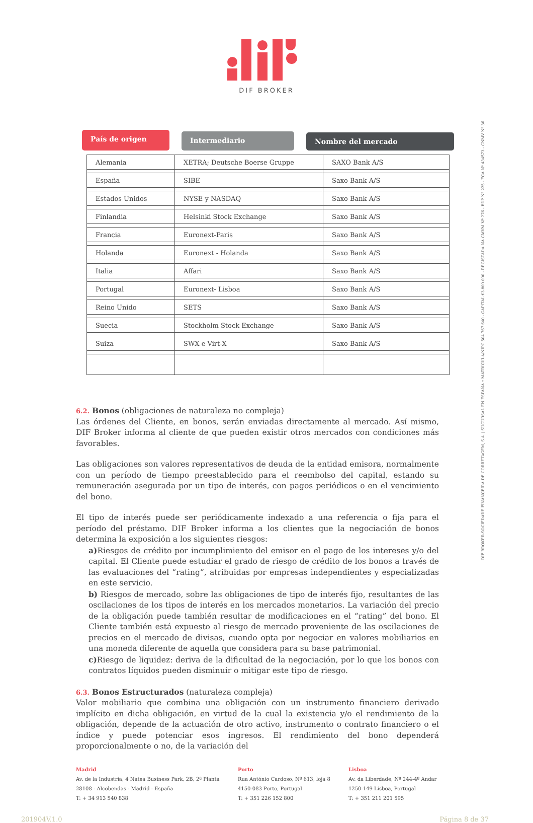DIF BROKER
País de origen
Intermediario Nombre del mercado
| Alemania | XETRA; Deutsche Boerse Gruppe | SAXO Bank A/S |
| España | SIBE | Saxo Bank A/S |
| Estados Unidos | NYSE y NASDAQ | Saxo Bank A/S |
| Finlandia | Helsinki Stock Exchange | Saxo Bank A/S |
| Francia | Euronext-Paris | Saxo Bank A/S |
| Holanda | Euronext - Holanda | Saxo Bank A/S |
| Italia | Affari | Saxo Bank A/S |
| Portugal | Euronext- Lisboa | Saxo Bank A/S |
| Reino Unido | SETS | Saxo Bank A/S |
| Suecia | Stockholm Stock Exchange | Saxo Bank A/S |
| Suiza | SWX e Virt-X | Saxo Bank A/S |
6.2. Bonos (obligaciones de naturaleza no compleja)
Las órdenes del Cliente, en bonos, serán enviadas directamente al mercado. Así mismo, DIF Broker informa al cliente de que pueden existir otros mercados con condiciones más favorables.
Las obligaciones son valores representativos de deuda de la entidad emisora, normalmente con un período de tiempo preestablecido para el reembolso del capital, estando su remuneración asegurada por un tipo de interés, con pagos periódicos o en el vencimiento del bono.
El tipo de interés puede ser periódicamente indexado a una referencia o fija para el período del préstamo. DIF Broker informa a los clientes que la negociación de bonos determina la exposición a los siguientes riesgos:
a) Riesgos de crédito por incumplimiento del emisor en el pago de los intereses y/o del capital. El Cliente puede estudiar el grado de riesgo de crédito de los bonos a través de las evaluaciones del “rating”, atribuidas por empresas independientes y especializadas en este servicio.
b) Riesgos de mercado, sobre las obligaciones de tipo de interés fijo, resultantes de las oscilaciones de los tipos de interés en los mercados monetarios. La variación del precio de la obligación puede también resultar de modificaciones en el “rating” del bono. El Cliente también está expuesto al riesgo de mercado proveniente de las oscilaciones de precios en el mercado de divisas, cuando opta por negociar en valores mobiliarios en una moneda diferente de aquella que considera para su base patrimonial.
c) Riesgo de liquidez: deriva de la dificultad de la negociación, por lo que los bonos con contratos líquidos pueden disminuir o mitigar este tipo de riesgo.
6.3. Bonos Estructurados (naturaleza compleja)
Valor mobiliario que combina una obligación con un instrumento financiero derivado implícito en dicha obligación, en virtud de la cual la existencia y/o el rendimiento de la obligación, depende de la actuación de otro activo, instrumento o contrato financiero o el índice y puede potenciar esos ingresos. El rendimiento del bono dependerá proporcionalmente o no, de la variación del
Madrid
Av. de la Industria, 4 Natea Business Park, 2B, 2ª Planta
28108 - Alcobendas - Madrid - España
T: + 34 913 540 838
Porto
Rua António Cardoso, Nº 613, loja 8
4150-083 Porto, Portugal
T: + 351 226 152 800
Lisboa
Av. da Liberdade, Nº 244-4º Andar
1250-149 Lisboa, Portugal
T: + 351 211 201 595
201904V.1.0 Página 8 de 37
DIF BROKER-SOCIEDADE FINANCEIRA DE CORRETAGEM, S.A. | SUCURSAL EN ESPAÑA • MATRÍCULA/NIPC 504 767 640 - CAPITAL €3.800.000 - REGISTADA NA CMVM Nº 276 - BDP Nº 225 - FCA Nº 434573 - CNMV Nº 36